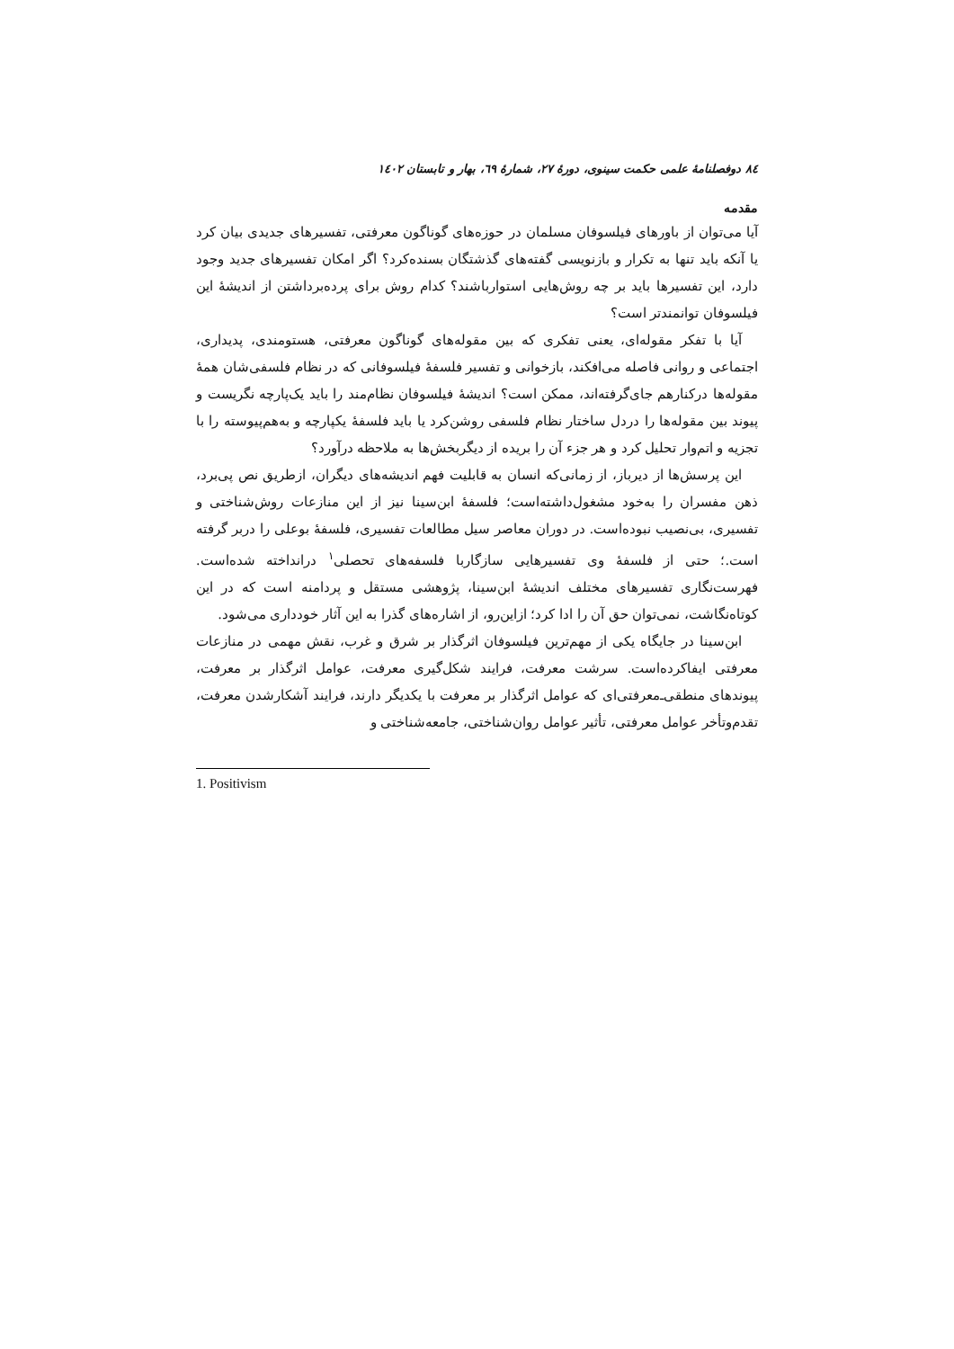۸٤ دوفصلنامهٔ علمی حکمت سینوی، دورهٔ ۲۷، شمارهٔ ٦۹، بهار و تابستان ۱٤۰۲
مقدمه
آیا می‌توان از باورهای فیلسوفان مسلمان در حوزه‌های گوناگون معرفتی، تفسیرهای جدیدی بیان کرد یا آنکه باید تنها به تکرار و بازنویسی گفته‌های گذشتگان بسنده‌کرد؟ اگر امکان تفسیرهای جدید وجود دارد، این تفسیرها باید بر چه روش‌هایی استوارباشند؟ کدام روش برای پرده‌برداشتن از اندیشهٔ این فیلسوفان توانمندتر است؟
آیا با تفکر مقوله‌ای، یعنی تفکری که بین مقوله‌های گوناگون معرفتی، هستومندی، پدیداری، اجتماعی و روانی فاصله می‌افکند، بازخوانی و تفسیر فلسفهٔ فیلسوفانی که در نظام فلسفی‌شان همهٔ مقوله‌ها درکنارهم جای‌گرفته‌اند، ممکن است؟ اندیشهٔ فیلسوفان نظام‌مند را باید یک‌پارچه نگریست و پیوند بین مقوله‌ها را دردل ساختار نظام فلسفی روشن‌کرد یا باید فلسفهٔ یکپارچه و به‌هم‌پیوسته را با تجزیه و اتم‌وار تحلیل کرد و هر جزء آن را بریده از دیگربخش‌ها به ملاحظه درآورد؟
این پرسش‌ها از دیرباز، از زمانی‌که انسان به قابلیت فهم اندیشه‌های دیگران، ازطریق نص پی‌برد، ذهن مفسران را به‌خود مشغول‌داشته‌است؛ فلسفهٔ ابن‌سینا نیز از این منازعات روش‌شناختی و تفسیری، بی‌نصیب نبوده‌است. در دوران معاصر سیل مطالعات تفسیری، فلسفهٔ بوعلی را دربر گرفته است.؛ حتی از فلسفهٔ وی تفسیرهایی سازگاربا فلسفه‌های تحصلی<sup>۱</sup> درانداخته شده‌است. فهرست‌نگاری تفسیرهای مختلف اندیشهٔ ابن‌سینا، پژوهشی مستقل و پردامنه است که در این کوتاه‌نگاشت، نمی‌توان حق آن را ادا کرد؛ ازاین‌رو، از اشاره‌های گذرا به این آثار خودداری می‌شود.
ابن‌سینا در جایگاه یکی از مهم‌ترین فیلسوفان اثرگذار بر شرق و غرب، نقش مهمی در منازعات معرفتی ایفاکرده‌است. سرشت معرفت، فرایند شکل‌گیری معرفت، عوامل اثرگذار بر معرفت، پیوندهای منطقی‌ـ‌معرفتی‌ای که عوامل اثرگذار بر معرفت با یکدیگر دارند، فرایند آشکارشدن معرفت، تقدم‌وتأخر عوامل معرفتی، تأثیر عوامل روان‌شناختی، جامعه‌شناختی و
1. Positivism